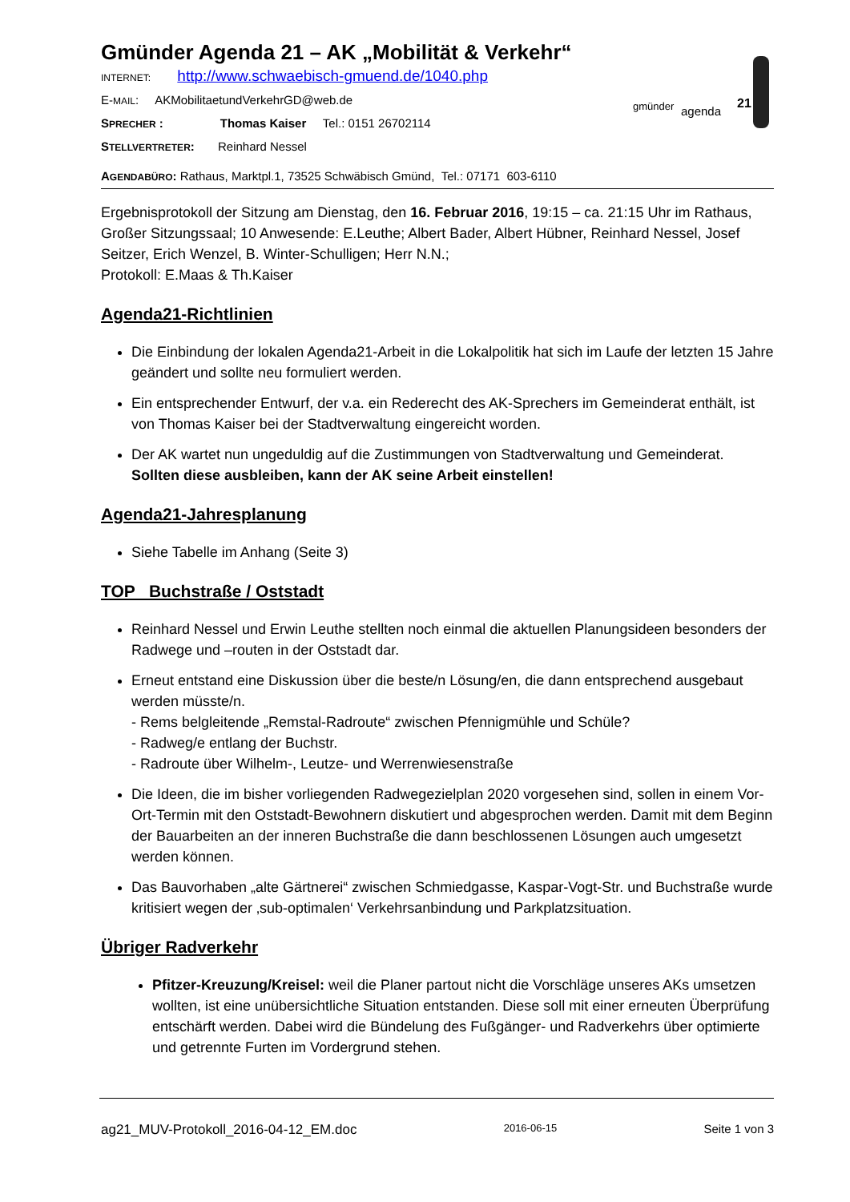gmünder agenda 21
Gmünder Agenda 21 – AK „Mobilität & Verkehr“
INTERNET: http://www.schwaebisch-gmuend.de/1040.php
E-MAIL: AKMobilitaetundVerkehrGD@web.de
SPRECHER : Thomas Kaiser Tel.: 0151 26702114
STELLVERTRETER: Reinhard Nessel
AGENDABÜRO: Rathaus, Marktpl.1, 73525 Schwäbisch Gmünd, Tel.: 07171 603-6110
Ergebnisprotokoll der Sitzung am Dienstag, den 16. Februar 2016, 19:15 – ca. 21:15 Uhr im Rathaus, Großer Sitzungssaal; 10 Anwesende: E.Leuthe; Albert Bader, Albert Hübner, Reinhard Nessel, Josef Seitzer, Erich Wenzel, B. Winter-Schulligen; Herr N.N.;
Protokoll: E.Maas & Th.Kaiser
Agenda21-Richtlinien
Die Einbindung der lokalen Agenda21-Arbeit in die Lokalpolitik hat sich im Laufe der letzten 15 Jahre geändert und sollte neu formuliert werden.
Ein entsprechender Entwurf, der v.a. ein Rederecht des AK-Sprechers im Gemeinderat enthält, ist von Thomas Kaiser bei der Stadtverwaltung eingereicht worden.
Der AK wartet nun ungeduldig auf die Zustimmungen von Stadtverwaltung und Gemeinderat. Sollten diese ausbleiben, kann der AK seine Arbeit einstellen!
Agenda21-Jahresplanung
Siehe Tabelle im Anhang (Seite 3)
TOP Buchstraße / Oststadt
Reinhard Nessel und Erwin Leuthe stellten noch einmal die aktuellen Planungsideen besonders der Radwege und –routen in der Oststadt dar.
Erneut entstand eine Diskussion über die beste/n Lösung/en, die dann entsprechend ausgebaut werden müsste/n.
- Rems belgleitende „Remstal-Radroute“ zwischen Pfennigmühle und Schüle?
- Radweg/e entlang der Buchstr.
- Radroute über Wilhelm-, Leutze- und Werrenwiesenstraße
Die Ideen, die im bisher vorliegenden Radwegezielplan 2020 vorgesehen sind, sollen in einem Vor-Ort-Termin mit den Oststadt-Bewohnern diskutiert und abgesprochen werden. Damit mit dem Beginn der Bauarbeiten an der inneren Buchstraße die dann beschlossenen Lösungen auch umgesetzt werden können.
Das Bauvorhaben „alte Gärtnerei“ zwischen Schmiedgasse, Kaspar-Vogt-Str. und Buchstraße wurde kritisiert wegen der ‚sub-optimalen‘ Verkehrsanbindung und Parkplatzsituation.
Übriger Radverkehr
Pfitzer-Kreuzung/Kreisel: weil die Planer partout nicht die Vorschläge unseres AKs umsetzen wollten, ist eine unübersichtliche Situation entstanden. Diese soll mit einer erneuten Überprüfung entschärft werden. Dabei wird die Bündelung des Fußgänger- und Radverkehrs über optimierte und getrennte Furten im Vordergrund stehen.
ag21_MUV-Protokoll_2016-04-12_EM.doc 2016-06-15 Seite 1 von 3